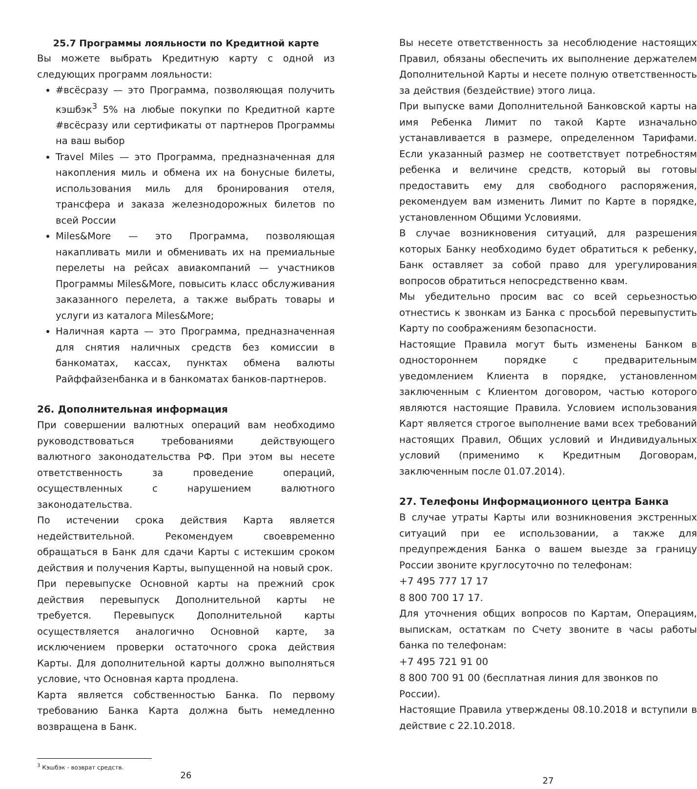25.7 Программы лояльности по Кредитной карте
Вы можете выбрать Кредитную карту с одной из следующих программ лояльности:
#всёсразу — это Программа, позволяющая получить кэшбэк<sup>3</sup> 5% на любые покупки по Кредитной карте #всёсразу или сертификаты от партнеров Программы на ваш выбор
Travel Miles — это Программа, предназначенная для накопления миль и обмена их на бонусные билеты, использования миль для бронирования отеля, трансфера и заказа железнодорожных билетов по всей России
Miles&More — это Программа, позволяющая накапливать мили и обменивать их на премиальные перелеты на рейсах авиакомпаний — участников Программы Miles&More, повысить класс обслуживания заказанного перелета, а также выбрать товары и услуги из каталога Miles&More;
Наличная карта — это Программа, предназначенная для снятия наличных средств без комиссии в банкоматах, кассах, пунктах обмена валюты Райффайзенбанка и в банкоматах банков-партнеров.
26. Дополнительная информация
При совершении валютных операций вам необходимо руководствоваться требованиями действующего валютного законодательства РФ. При этом вы несете ответственность за проведение операций, осуществленных с нарушением валютного законодательства.
По истечении срока действия Карта является недействительной. Рекомендуем своевременно обращаться в Банк для сдачи Карты с истекшим сроком действия и получения Карты, выпущенной на новый срок.
При перевыпуске Основной карты на прежний срок действия перевыпуск Дополнительной карты не требуется. Перевыпуск Дополнительной карты осуществляется аналогично Основной карте, за исключением проверки остаточного срока действия Карты. Для дополнительной карты должно выполняться условие, что Основная карта продлена.
Карта является собственностью Банка. По первому требованию Банка Карта должна быть немедленно возвращена в Банк.
<sup>3</sup> Кэшбэк - возврат средств.
26
Вы несете ответственность за несоблюдение настоящих Правил, обязаны обеспечить их выполнение держателем Дополнительной Карты и несете полную ответственность за действия (бездействие) этого лица.
При выпуске вами Дополнительной Банковской карты на имя Ребенка Лимит по такой Карте изначально устанавливается в размере, определенном Тарифами. Если указанный размер не соответствует потребностям ребенка и величине средств, который вы готовы предоставить ему для свободного распоряжения, рекомендуем вам изменить Лимит по Карте в порядке, установленном Общими Условиями.
В случае возникновения ситуаций, для разрешения которых Банку необходимо будет обратиться к ребенку, Банк оставляет за собой право для урегулирования вопросов обратиться непосредственно квам.
Мы убедительно просим вас со всей серьезностью отнестись к звонкам из Банка с просьбой перевыпустить Карту по соображениям безопасности.
Настоящие Правила могут быть изменены Банком в одностороннем порядке с предварительным уведомлением Клиента в порядке, установленном заключенным с Клиентом договором, частью которого являются настоящие Правила. Условием использования Карт является строгое выполнение вами всех требований настоящих Правил, Общих условий и Индивидуальных условий (применимо к Кредитным Договорам, заключенным после 01.07.2014).
27. Телефоны Информационного центра Банка
В случае утраты Карты или возникновения экстренных ситуаций при ее использовании, а также для предупреждения Банка о вашем выезде за границу России звоните круглосуточно по телефонам:
+7 495 777 17 17
8 800 700 17 17.
Для уточнения общих вопросов по Картам, Операциям, выпискам, остаткам по Счету звоните в часы работы банка по телефонам:
+7 495 721 91 00
8 800 700 91 00 (бесплатная линия для звонков по России).
Настоящие Правила утверждены 08.10.2018 и вступили в действие с 22.10.2018.
27